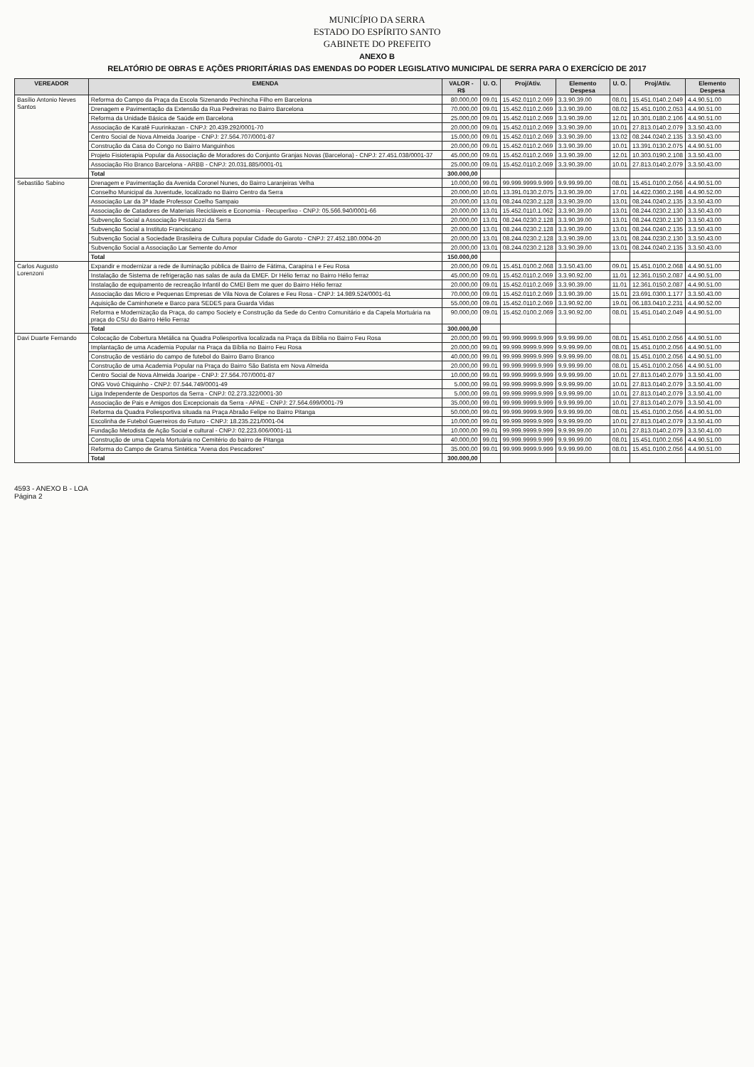MUNICÍPIO DA SERRA
ESTADO DO ESPÍRITO SANTO
GABINETE DO PREFEITO
ANEXO B
RELATÓRIO DE OBRAS E AÇÕES PRIORITÁRIAS DAS EMENDAS DO PODER LEGISLATIVO MUNICIPAL DE SERRA PARA O EXERCÍCIO DE 2017
| VEREADOR | EMENDA | VALOR - R$ | U. O. | Proj/Ativ. | Elemento Despesa | U. O. | Proj/Ativ. | Elemento Despesa |
| --- | --- | --- | --- | --- | --- | --- | --- | --- |
| Basílio Antonio Neves Santos | Reforma do Campo da Praça da Escola Sizenando Pechincha Filho em Barcelona | 80.000,00 | 09.01 | 15.452.0110.2.069 | 3.3.90.39.00 | 08.01 | 15.451.0140.2.049 | 4.4.90.51.00 |
| | Drenagem e Pavimentação da Extensão da Rua Pedreiras no Bairro Barcelona | 70.000,00 | 09.01 | 15.452.0110.2.069 | 3.3.90.39.00 | 08.02 | 15.451.0100.2.053 | 4.4.90.51.00 |
| | Reforma da Unidade Básica de Saúde em Barcelona | 25.000,00 | 09.01 | 15.452.0110.2.069 | 3.3.90.39.00 | 12.01 | 10.301.0180.2.106 | 4.4.90.51.00 |
| | Associação de Karatê Fuurinkazan - CNPJ: 20.439.292/0001-70 | 20.000,00 | 09.01 | 15.452.0110.2.069 | 3.3.90.39.00 | 10.01 | 27.813.0140.2.079 | 3.3.50.43.00 |
| | Centro Social de Nova Almeida Joaripe - CNPJ: 27.564.707/0001-87 | 15.000,00 | 09.01 | 15.452.0110.2.069 | 3.3.90.39.00 | 13.02 | 08.244.0240.2.135 | 3.3.50.43.00 |
| | Construção da Casa do Congo no Bairro Manguinhos | 20.000,00 | 09.01 | 15.452.0110.2.069 | 3.3.90.39.00 | 10.01 | 13.391.0130.2.075 | 4.4.90.51.00 |
| | Projeto Fisioterapia Popular da Associação de Moradores do Conjunto Granjas Novas (Barcelona) - CNPJ: 27.451.038/0001-37 | 45.000,00 | 09.01 | 15.452.0110.2.069 | 3.3.90.39.00 | 12.01 | 10.303.0190.2.108 | 3.3.50.43.00 |
| | Associação Rio Branco Barcelona - ARBB - CNPJ: 20.031.885/0001-01 | 25.000,00 | 09.01 | 15.452.0110.2.069 | 3.3.90.39.00 | 10.01 | 27.813.0140.2.079 | 3.3.50.43.00 |
| | Total | 300.000,00 | | | | | | |
| Sebastião Sabino | Drenagem e Pavimentação da Avenida Coronel Nunes, do Bairro Laranjeiras Velha | 10.000,00 | 99.01 | 99.999.9999.9.999 | 9.9.99.99.00 | 08.01 | 15.451.0100.2.056 | 4.4.90.51.00 |
| | Conselho Municipal da Juventude, localizado no Bairro Centro da Serra | 20.000,00 | 10.01 | 13.391.0130.2.075 | 3.3.90.39.00 | 17.01 | 14.422.0360.2.198 | 4.4.90.52.00 |
| | Associação Lar da 3ª Idade Professor Coelho Sampaio | 20.000,00 | 13.01 | 08.244.0230.2.128 | 3.3.90.39.00 | 13.01 | 08.244.0240.2.135 | 3.3.50.43.00 |
| | Associação de Catadores de Materiais Recicláveis e Economia - Recuperlixo - CNPJ: 05.566.940/0001-66 | 20.000,00 | 13.01 | 15.452.0110.1.062 | 3.3.90.39.00 | 13.01 | 08.244.0230.2.130 | 3.3.50.43.00 |
| | Subvenção Social a Associação Pestalozzi da Serra | 20.000,00 | 13.01 | 08.244.0230.2.128 | 3.3.90.39.00 | 13.01 | 08.244.0230.2.130 | 3.3.50.43.00 |
| | Subvenção Social a Instituto Franciscano | 20.000,00 | 13.01 | 08.244.0230.2.128 | 3.3.90.39.00 | 13.01 | 08.244.0240.2.135 | 3.3.50.43.00 |
| | Subvenção Social a Sociedade Brasileira de Cultura popular Cidade do Garoto - CNPJ: 27.452.180.0004-20 | 20.000,00 | 13.01 | 08.244.0230.2.128 | 3.3.90.39.00 | 13.01 | 08.244.0230.2.130 | 3.3.50.43.00 |
| | Subvenção Social a Associação Lar Semente do Amor | 20.000,00 | 13.01 | 08.244.0230.2.128 | 3.3.90.39.00 | 13.01 | 08.244.0240.2.135 | 3.3.50.43.00 |
| | Total | 150.000,00 | | | | | | |
| Carlos Augusto Lorenzoni | Expandir e modernizar a rede de iluminação pública de Bairro de Fátima, Carapina I e Feu Rosa | 20.000,00 | 09.01 | 15.451.0100.2.068 | 3.3.50.43.00 | 09.01 | 15.451.0100.2.068 | 4.4.90.51.00 |
| | Instalação de Sistema de refrigeração nas salas de aula da EMEF. Dr Hélio ferraz no Bairro Hélio ferraz | 45.000,00 | 09.01 | 15.452.0110.2.069 | 3.3.90.92.00 | 11.01 | 12.361.0150.2.087 | 4.4.90.51.00 |
| | Instalação de equipamento de recreação Infantil do CMEI Bem me quer do Bairro Hélio ferraz | 20.000,00 | 09.01 | 15.452.0110.2.069 | 3.3.90.39.00 | 11.01 | 12.361.0150.2.087 | 4.4.90.51.00 |
| | Associação das Micro e Pequenas Empresas de Vila Nova de Colares e Feu Rosa - CNPJ: 14.989.524/0001-61 | 70.000,00 | 09.01 | 15.452.0110.2.069 | 3.3.90.39.00 | 15.01 | 23.691.0300.1.177 | 3.3.50.43.00 |
| | Aquisição de Caminhonete e Barco para SEDES para Guarda Vidas | 55.000,00 | 09.01 | 15.452.0110.2.069 | 3.3.90.92.00 | 19.01 | 06.183.0410.2.231 | 4.4.90.52.00 |
| | Reforma e Modernização da Praça, do campo Society e Construção da Sede do Centro Comunitário e da Capela Mortuária na praça do CSU do Bairro Hélio Ferraz | 90.000,00 | 09.01 | 15.452.0100.2.069 | 3.3.90.92.00 | 08.01 | 15.451.0140.2.049 | 4.4.90.51.00 |
| | Total | 300.000,00 | | | | | | |
| Davi Duarte Fernando | Colocação de Cobertura Metálica na Quadra Poliesportiva localizada na Praça da Bíblia no Bairro Feu Rosa | 20.000,00 | 99.01 | 99.999.9999.9.999 | 9.9.99.99.00 | 08.01 | 15.451.0100.2.056 | 4.4.90.51.00 |
| | Implantação de uma Academia Popular na Praça da Bíblia no Bairro Feu Rosa | 20.000,00 | 99.01 | 99.999.9999.9.999 | 9.9.99.99.00 | 08.01 | 15.451.0100.2.056 | 4.4.90.51.00 |
| | Construção de vestiário do campo de futebol do Bairro Barro Branco | 40.000,00 | 99.01 | 99.999.9999.9.999 | 9.9.99.99.00 | 08.01 | 15.451.0100.2.056 | 4.4.90.51.00 |
| | Construção de uma Academia Popular na Praça do Bairro São Batista em Nova Almeida | 20.000,00 | 99.01 | 99.999.9999.9.999 | 9.9.99.99.00 | 08.01 | 15.451.0100.2.056 | 4.4.90.51.00 |
| | Centro Social de Nova Almeida Joaripe - CNPJ: 27.564.707/0001-87 | 10.000,00 | 99.01 | 99.999.9999.9.999 | 9.9.99.99.00 | 10.01 | 27.813.0140.2.079 | 3.3.50.41.00 |
| | ONG Vovó Chiquinho - CNPJ: 07.544.749/0001-49 | 5.000,00 | 99.01 | 99.999.9999.9.999 | 9.9.99.99.00 | 10.01 | 27.813.0140.2.079 | 3.3.50.41.00 |
| | Liga Independente de Desportos da Serra - CNPJ: 02.273.322/0001-30 | 5.000,00 | 99.01 | 99.999.9999.9.999 | 9.9.99.99.00 | 10.01 | 27.813.0140.2.079 | 3.3.50.41.00 |
| | Associação de Pais e Amigos dos Excepcionais da Serra - APAE - CNPJ: 27.564.699/0001-79 | 35.000,00 | 99.01 | 99.999.9999.9.999 | 9.9.99.99.00 | 10.01 | 27.813.0140.2.079 | 3.3.50.41.00 |
| | Reforma da Quadra Poliesportiva situada na Praça Abraão Felipe no Bairro Pitanga | 50.000,00 | 99.01 | 99.999.9999.9.999 | 9.9.99.99.00 | 08.01 | 15.451.0100.2.056 | 4.4.90.51.00 |
| | Escolinha de Futebol Guerreiros do Futuro - CNPJ: 18.235.221/0001-04 | 10.000,00 | 99.01 | 99.999.9999.9.999 | 9.9.99.99.00 | 10.01 | 27.813.0140.2.079 | 3.3.50.41.00 |
| | Fundação Metodista de Ação Social e cultural - CNPJ: 02.223.606/0001-11 | 10.000,00 | 99.01 | 99.999.9999.9.999 | 9.9.99.99.00 | 10.01 | 27.813.0140.2.079 | 3.3.50.41.00 |
| | Construção de uma Capela Mortuária no Cemitério do bairro de Pitanga | 40.000,00 | 99.01 | 99.999.9999.9.999 | 9.9.99.99.00 | 08.01 | 15.451.0100.2.056 | 4.4.90.51.00 |
| | Reforma do Campo de Grama Sintética "Arena dos Pescadores" | 35.000,00 | 99.01 | 99.999.9999.9.999 | 9.9.99.99.00 | 08.01 | 15.451.0100.2.056 | 4.4.90.51.00 |
| | Total | 300.000,00 | | | | | | |
4593 - ANEXO B - LOA
Página 2